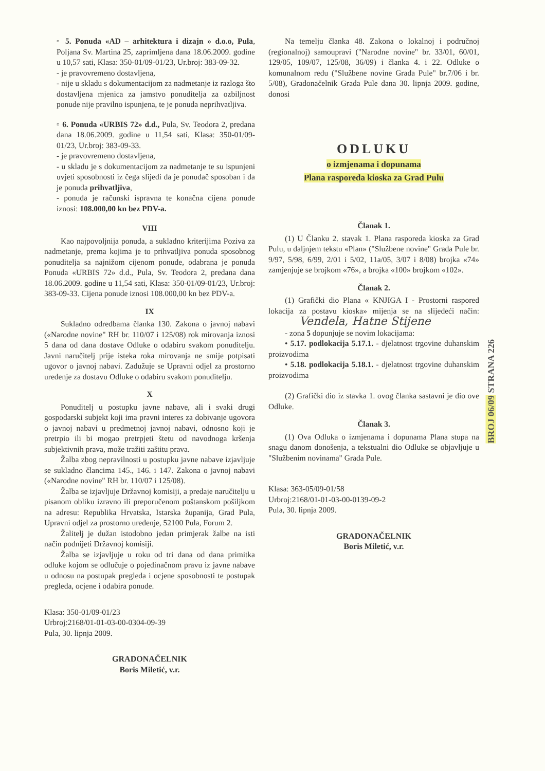▫ 5. Ponuda «AD – arhitektura i dizajn » d.o.o, Pula, Poljana Sv. Martina 25, zaprimljena dana 18.06.2009. godine u 10,57 sati, Klasa: 350-01/09-01/23, Ur.broj: 383-09-32.
- je pravovremeno dostavljena,
- nije u skladu s dokumentacijom za nadmetanje iz razloga što dostavljena mjenica za jamstvo ponuditelja za ozbiljnost ponude nije pravilno ispunjena, te je ponuda neprihvatljiva.
▫ 6. Ponuda «URBIS 72» d.d., Pula, Sv. Teodora 2, predana dana 18.06.2009. godine u 11,54 sati, Klasa: 350-01/09-01/23, Ur.broj: 383-09-33.
- je pravovremeno dostavljena,
- u skladu je s dokumentacijom za nadmetanje te su ispunjeni uvjeti sposobnosti iz čega slijedi da je ponuđač sposoban i da je ponuda prihvatljiva,
- ponuda je računski ispravna te konačna cijena ponude iznosi: 108.000,00 kn bez PDV-a.
VIII
Kao najpovoljnija ponuda, a sukladno kriterijima Poziva za nadmetanje, prema kojima je to prihvatljiva ponuda sposobnog ponuditelja sa najnižom cijenom ponude, odabrana je ponuda Ponuda «URBIS 72» d.d., Pula, Sv. Teodora 2, predana dana 18.06.2009. godine u 11,54 sati, Klasa: 350-01/09-01/23, Ur.broj: 383-09-33. Cijena ponude iznosi 108.000,00 kn bez PDV-a.
IX
Sukladno odredbama članka 130. Zakona o javnoj nabavi («Narodne novine" RH br. 110/07 i 125/08) rok mirovanja iznosi 5 dana od dana dostave Odluke o odabiru svakom ponuditelju. Javni naručitelj prije isteka roka mirovanja ne smije potpisati ugovor o javnoj nabavi. Zadužuje se Upravni odjel za prostorno uređenje za dostavu Odluke o odabiru svakom ponuditelju.
X
Ponuditelj u postupku javne nabave, ali i svaki drugi gospodarski subjekt koji ima pravni interes za dobivanje ugovora o javnoj nabavi u predmetnoj javnoj nabavi, odnosno koji je pretrpio ili bi mogao pretrpjeti štetu od navodnoga kršenja subjektivnih prava, može tražiti zaštitu prava.
Žalba zbog nepravilnosti u postupku javne nabave izjavljuje se sukladno člancima 145., 146. i 147. Zakona o javnoj nabavi («Narodne novine" RH br. 110/07 i 125/08).
Žalba se izjavljuje Državnoj komisiji, a predaje naručitelju u pisanom obliku izravno ili preporučenom poštanskom pošiljkom na adresu: Republika Hrvatska, Istarska županija, Grad Pula, Upravni odjel za prostorno uređenje, 52100 Pula, Forum 2.
Žalitelj je dužan istodobno jedan primjerak žalbe na isti način podnijeti Državnoj komisiji.
Žalba se izjavljuje u roku od tri dana od dana primitka odluke kojom se odlučuje o pojedinačnom pravu iz javne nabave u odnosu na postupak pregleda i ocjene sposobnosti te postupak pregleda, ocjene i odabira ponude.
Klasa: 350-01/09-01/23
Urbroj:2168/01-01-03-00-0304-09-39
Pula, 30. lipnja 2009.
GRADONAČELNIK
Boris Miletić, v.r.
Na temelju članka 48. Zakona o lokalnoj i područnoj (regionalnoj) samoupravi ("Narodne novine" br. 33/01, 60/01, 129/05, 109/07, 125/08, 36/09) i članka 4. i 22. Odluke o komunalnom redu ("Službene novine Grada Pule" br.7/06 i br. 5/08), Gradonačelnik Grada Pule dana 30. lipnja 2009. godine, donosi
ODLUKU
o izmjenama i dopunama
Plana rasporeda kioska za Grad Pulu
Članak 1.
(1) U Članku 2. stavak 1. Plana rasporeda kioska za Grad Pulu, u daljnjem tekstu «Plan» ("Službene novine" Grada Pule br. 9/97, 5/98, 6/99, 2/01 i 5/02, 11a/05, 3/07 i 8/08) brojka «74» zamjenjuje se brojkom «76», a brojka «100» brojkom «102».
Članak 2.
(1) Grafički dio Plana « KNJIGA I - Prostorni raspored lokacija za postavu kioska» mijenja se na slijedeći način: Vendela, Hatne Stijene
- zona 5 dopunjuje se novim lokacijama:
• 5.17. podlokacija 5.17.1. - djelatnost trgovine duhanskim proizvodima
• 5.18. podlokacija 5.18.1. - djelatnost trgovine duhanskim proizvodima
(2) Grafički dio iz stavka 1. ovog članka sastavni je dio ove Odluke.
Članak 3.
(1) Ova Odluka o izmjenama i dopunama Plana stupa na snagu danom donošenja, a tekstualni dio Odluke se objavljuje u "Službenim novinama" Grada Pule.
Klasa: 363-05/09-01/58
Urbroj:2168/01-01-03-00-0139-09-2
Pula, 30. lipnja 2009.
GRADONAČELNIK
Boris Miletić, v.r.
BROJ 06/09 STRANA 226